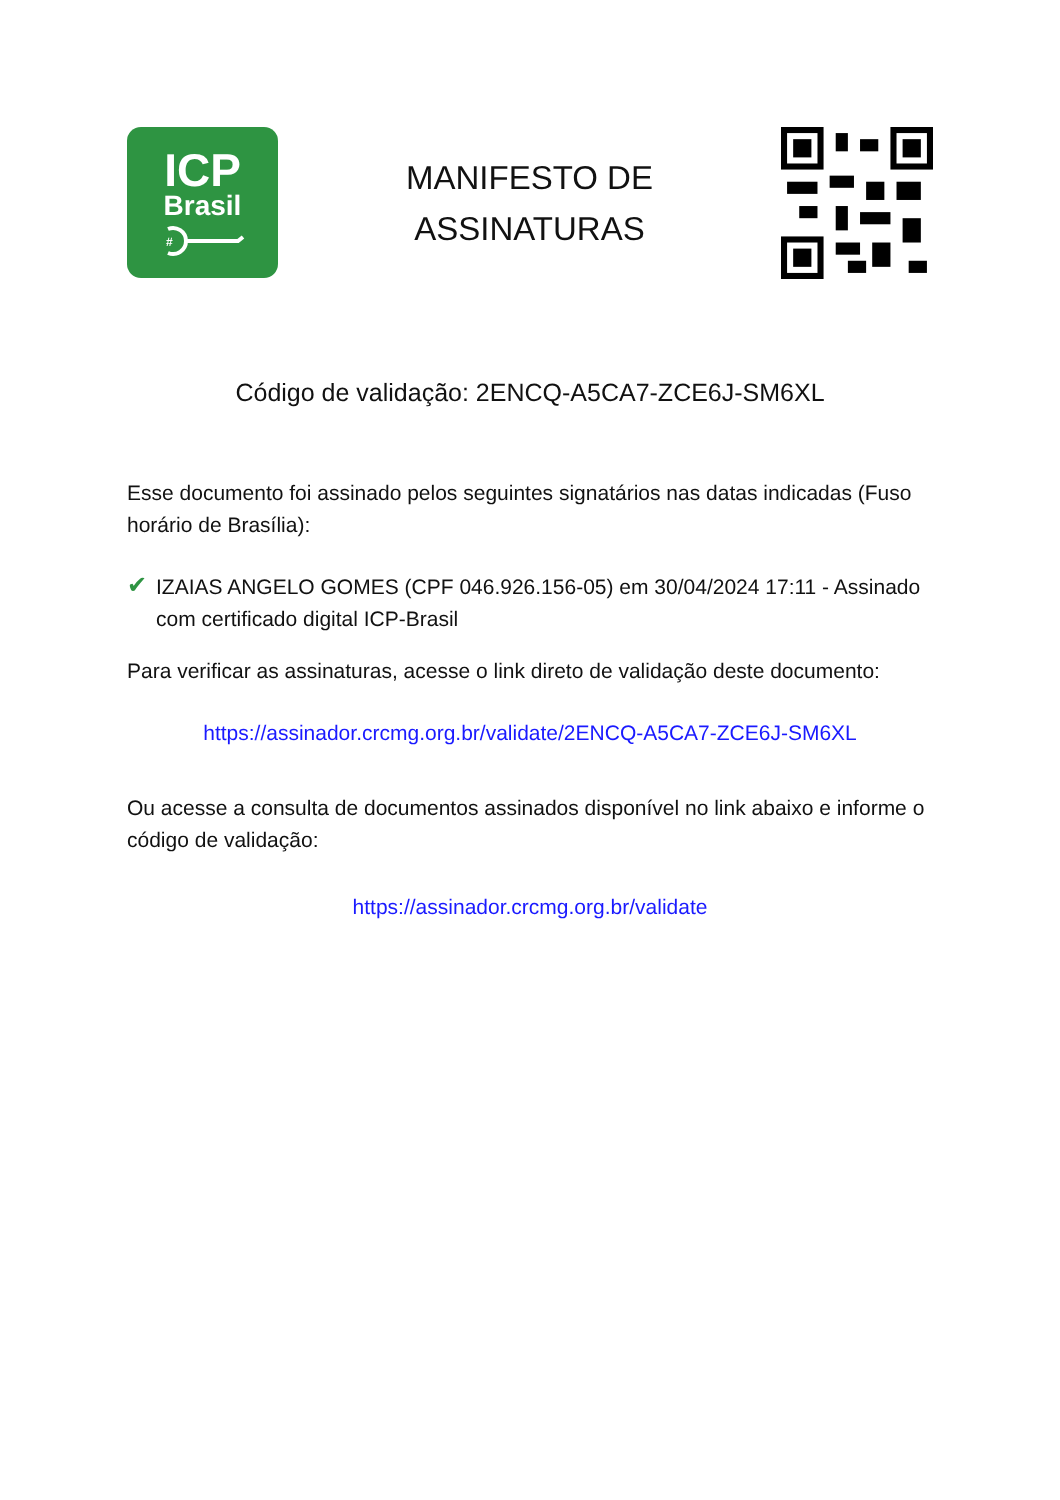ICP
Brasil
#
MANIFESTO DE
ASSINATURAS
Código de validação: 2ENCQ-A5CA7-ZCE6J-SM6XL
Esse documento foi assinado pelos seguintes signatários nas datas indicadas (Fuso horário de Brasília):
✔
IZAIAS ANGELO GOMES (CPF 046.926.156-05) em 30/04/2024 17:11 - Assinado com certificado digital ICP-Brasil
Para verificar as assinaturas, acesse o link direto de validação deste documento:
https://assinador.crcmg.org.br/validate/2ENCQ-A5CA7-ZCE6J-SM6XL
Ou acesse a consulta de documentos assinados disponível no link abaixo e informe o código de validação:
https://assinador.crcmg.org.br/validate